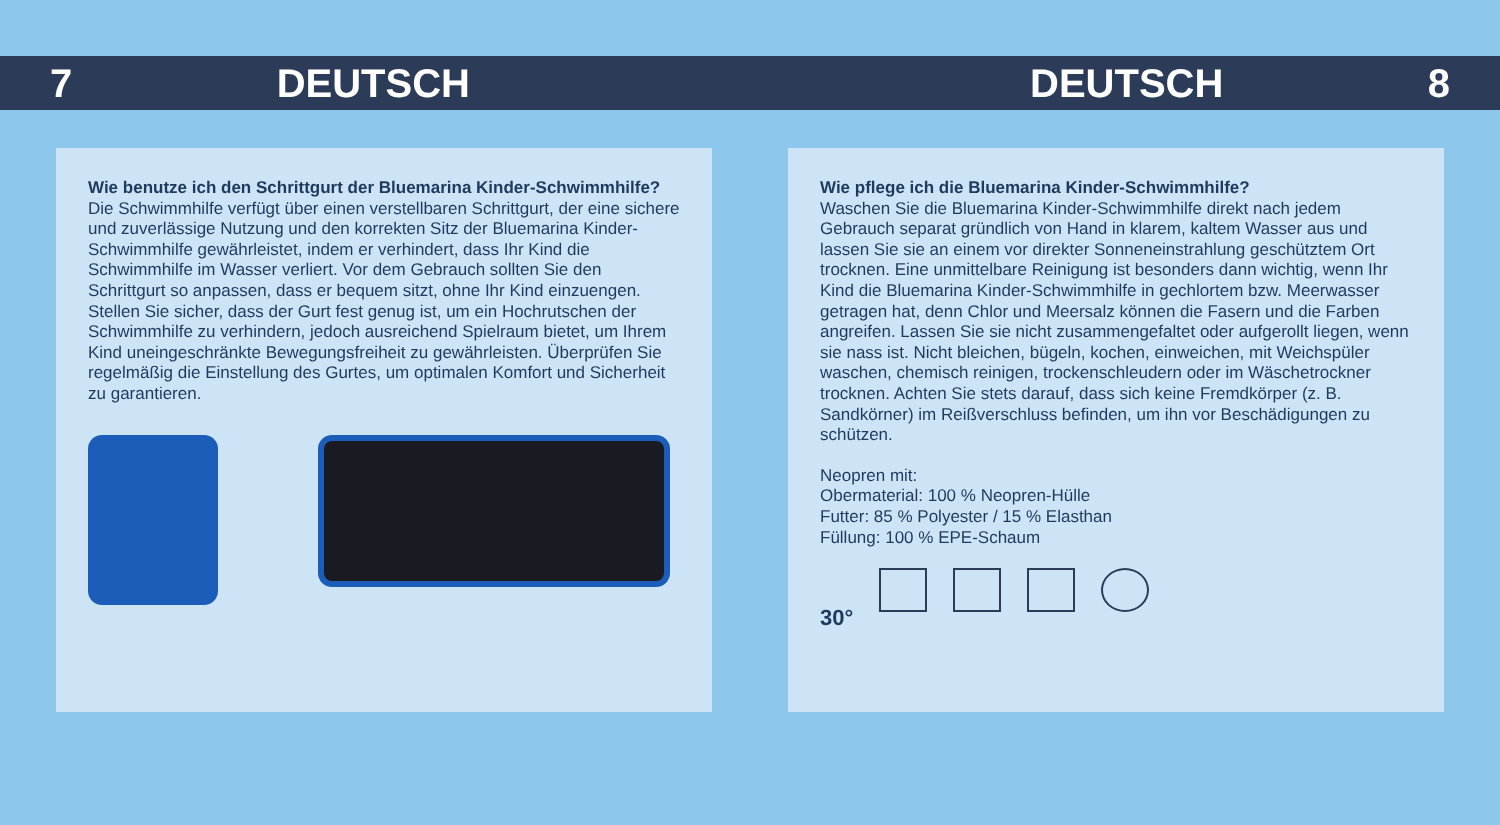7 DEUTSCH DEUTSCH 8
Wie benutze ich den Schrittgurt der Bluemarina Kinder-Schwimmhilfe?
Die Schwimmhilfe verfügt über einen verstellbaren Schrittgurt, der eine sichere und zuverlässige Nutzung und den korrekten Sitz der Bluemarina Kinder-Schwimmhilfe gewährleistet, indem er verhindert, dass Ihr Kind die Schwimmhilfe im Wasser verliert. Vor dem Gebrauch sollten Sie den Schrittgurt so anpassen, dass er bequem sitzt, ohne Ihr Kind einzuengen. Stellen Sie sicher, dass der Gurt fest genug ist, um ein Hochrutschen der Schwimmhilfe zu verhindern, jedoch ausreichend Spielraum bietet, um Ihrem Kind uneingeschränkte Bewegungsfreiheit zu gewährleisten. Überprüfen Sie regelmäßig die Einstellung des Gurtes, um optimalen Komfort und Sicherheit zu garantieren.
Wie pflege ich die Bluemarina Kinder-Schwimmhilfe?
Waschen Sie die Bluemarina Kinder-Schwimmhilfe direkt nach jedem Gebrauch separat gründlich von Hand in klarem, kaltem Wasser aus und lassen Sie sie an einem vor direkter Sonneneinstrahlung geschütztem Ort trocknen. Eine unmittelbare Reinigung ist besonders dann wichtig, wenn Ihr Kind die Bluemarina Kinder-Schwimmhilfe in gechlortem bzw. Meerwasser getragen hat, denn Chlor und Meersalz können die Fasern und die Farben angreifen. Lassen Sie sie nicht zusammengefaltet oder aufgerollt liegen, wenn sie nass ist. Nicht bleichen, bügeln, kochen, einweichen, mit Weichspüler waschen, chemisch reinigen, trockenschleudern oder im Wäschetrockner trocknen. Achten Sie stets darauf, dass sich keine Fremdkörper (z. B. Sandkörner) im Reißverschluss befinden, um ihn vor Beschädigungen zu schützen.
Neopren mit:
Obermaterial: 100 % Neopren-Hülle
Futter: 85 % Polyester / 15 % Elasthan
Füllung: 100 % EPE-Schaum
30°